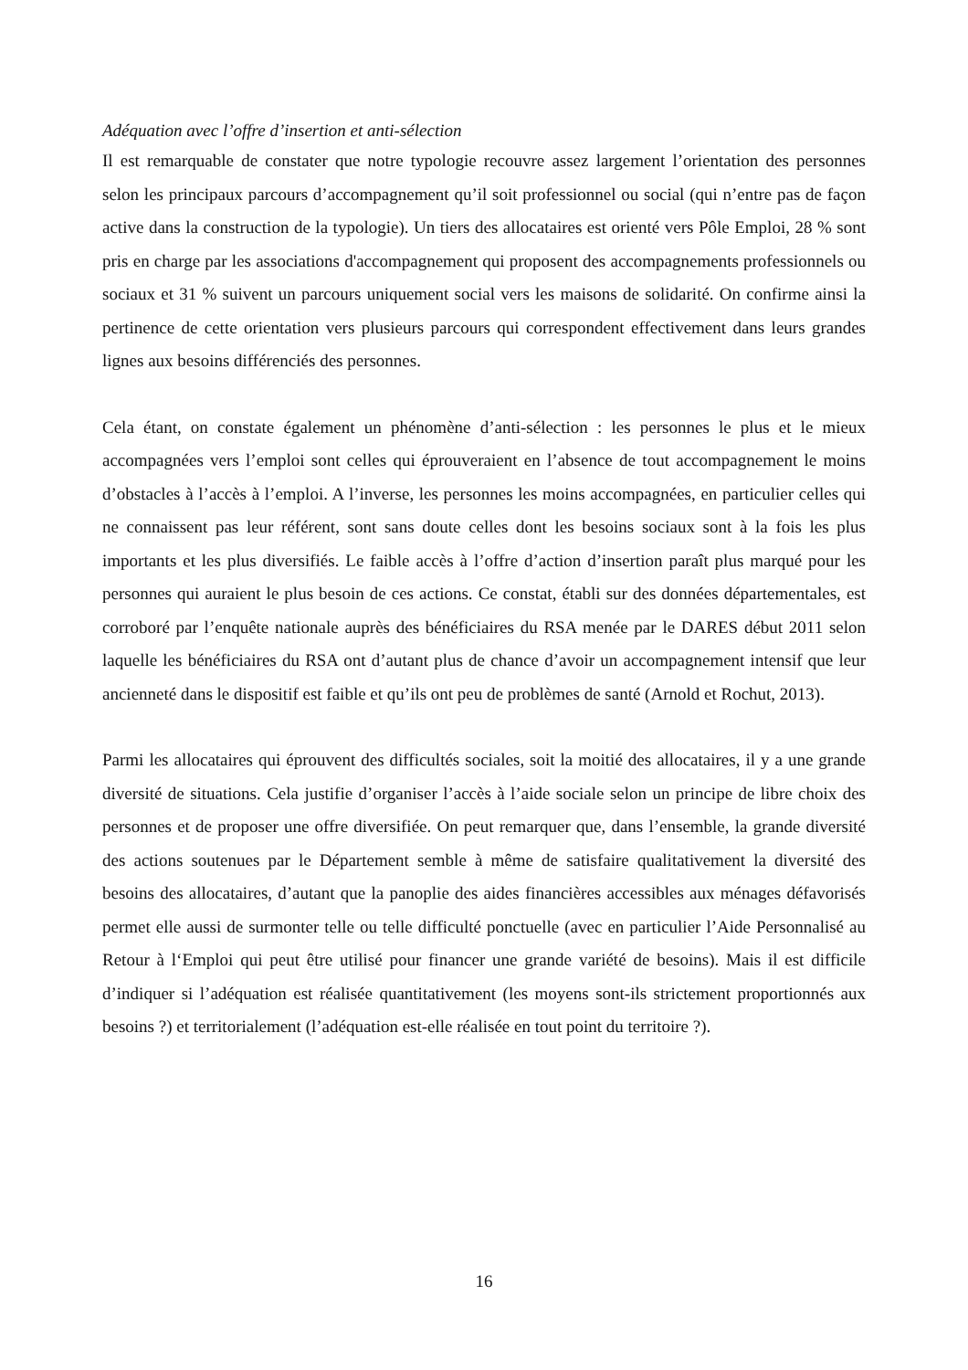Adéquation avec l’offre d’insertion et anti-sélection
Il est remarquable de constater que notre typologie recouvre assez largement l’orientation des personnes selon les principaux parcours d’accompagnement qu’il soit professionnel ou social (qui n’entre pas de façon active dans la construction de la typologie). Un tiers des allocataires est orienté vers Pôle Emploi, 28 % sont pris en charge par les associations d'accompagnement qui proposent des accompagnements professionnels ou sociaux et 31 % suivent un parcours uniquement social vers les maisons de solidarité. On confirme ainsi la pertinence de cette orientation vers plusieurs parcours qui correspondent effectivement dans leurs grandes lignes aux besoins différenciés des personnes.
Cela étant, on constate également un phénomène d’anti-sélection : les personnes le plus et le mieux accompagnées vers l’emploi sont celles qui éprouveraient en l’absence de tout accompagnement le moins d’obstacles à l’accès à l’emploi. A l’inverse, les personnes les moins accompagnées, en particulier celles qui ne connaissent pas leur référent, sont sans doute celles dont les besoins sociaux sont à la fois les plus importants et les plus diversifiés. Le faible accès à l’offre d’action d’insertion paraît plus marqué pour les personnes qui auraient le plus besoin de ces actions. Ce constat, établi sur des données départementales, est corroboré par l’enquête nationale auprès des bénéficiaires du RSA menée par le DARES début 2011 selon laquelle les bénéficiaires du RSA ont d’autant plus de chance d’avoir un accompagnement intensif que leur ancienneté dans le dispositif est faible et qu’ils ont peu de problèmes de santé (Arnold et Rochut, 2013).
Parmi les allocataires qui éprouvent des difficultés sociales, soit la moitié des allocataires, il y a une grande diversité de situations. Cela justifie d’organiser l’accès à l’aide sociale selon un principe de libre choix des personnes et de proposer une offre diversifiée. On peut remarquer que, dans l’ensemble, la grande diversité des actions soutenues par le Département semble à même de satisfaire qualitativement la diversité des besoins des allocataires, d’autant que la panoplie des aides financières accessibles aux ménages défavorisés permet elle aussi de surmonter telle ou telle difficulté ponctuelle (avec en particulier l’Aide Personnalisé au Retour à l‘Emploi qui peut être utilisé pour financer une grande variété de besoins). Mais il est difficile d’indiquer si l’adéquation est réalisée quantitativement (les moyens sont-ils strictement proportionnés aux besoins ?) et territorialement (l’adéquation est-elle réalisée en tout point du territoire ?).
16